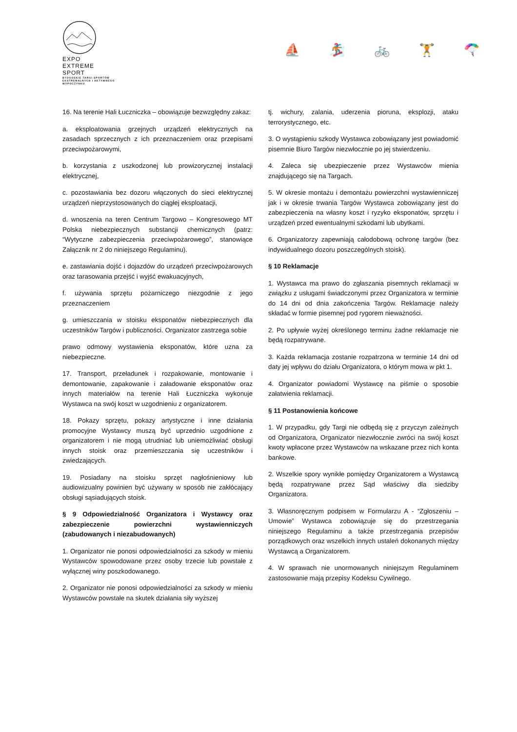EXPO
EXTREME
SPORT
BYDGOSKIE TARGI SPORTÓW
EKSTREMALNYCH I AKTYWNEGO
WYPOCZYNKU
⛵ 🏂 🚲 🏋 🪂
16. Na terenie Hali Łuczniczka – obowiązuje bezwzględny zakaz:
a. eksploatowania grzejnych urządzeń elektrycznych na zasadach sprzecznych z ich przeznaczeniem oraz przepisami przeciwpożarowymi,
b. korzystania z uszkodzonej lub prowizorycznej instalacji elektrycznej,
c. pozostawiania bez dozoru włączonych do sieci elektrycznej urządzeń nieprzystosowanych do ciągłej eksploatacji,
d. wnoszenia na teren Centrum Targowo – Kongresowego MT Polska niebezpiecznych substancji chemicznych (patrz: “Wytyczne zabezpieczenia przeciwpożarowego”, stanowiące Załącznik nr 2 do niniejszego Regulaminu).
e. zastawiania dojść i dojazdów do urządzeń przeciwpożarowych oraz tarasowania przejść i wyjść ewakuacyjnych,
f. używania sprzętu pożarniczego niezgodnie z jego przeznaczeniem
g. umieszczania w stoisku eksponatów niebezpiecznych dla uczestników Targów i publiczności. Organizator zastrzega sobie
prawo odmowy wystawienia eksponatów, które uzna za niebezpieczne.
17. Transport, przeładunek i rozpakowanie, montowanie i demontowanie, zapakowanie i załadowanie eksponatów oraz innych materiałów na terenie Hali Łuczniczka wykonuje Wystawca na swój koszt w uzgodnieniu z organizatorem.
18. Pokazy sprzętu, pokazy artystyczne i inne działania promocyjne Wystawcy muszą być uprzednio uzgodnione z organizatorem i nie mogą utrudniać lub uniemożliwiać obsługi innych stoisk oraz przemieszczania się uczestników i zwiedzających.
19. Posiadany na stoisku sprzęt nagłośnieniowy lub audiowizualny powinien być używany w sposób nie zakłócający obsługi sąsiadujących stoisk.
§ 9 Odpowiedzialność Organizatora i Wystawcy oraz zabezpieczenie powierzchni wystawienniczych (zabudowanych i niezabudowanych)
1. Organizator nie ponosi odpowiedzialności za szkody w mieniu Wystawców spowodowane przez osoby trzecie lub powstałe z wyłącznej winy poszkodowanego.
2. Organizator nie ponosi odpowiedzialności za szkody w mieniu Wystawców powstałe na skutek działania siły wyższej
tj. wichury, zalania, uderzenia pioruna, eksplozji, ataku terrorystycznego, etc.
3. O wystąpieniu szkody Wystawca zobowiązany jest powiadomić pisemnie Biuro Targów niezwłocznie po jej stwierdzeniu.
4. Zaleca się ubezpieczenie przez Wystawców mienia znajdującego się na Targach.
5. W okresie montażu i demontażu powierzchni wystawienniczej jak i w okresie trwania Targów Wystawca zobowiązany jest do zabezpieczenia na własny koszt i ryzyko eksponatów, sprzętu i urządzeń przed ewentualnymi szkodami lub ubytkami.
6. Organizatorzy zapewniają całodobową ochronę targów (bez indywidualnego dozoru poszczególnych stoisk).
§ 10 Reklamacje
1. Wystawca ma prawo do zgłaszania pisemnych reklamacji w związku z usługami świadczonymi przez Organizatora w terminie do 14 dni od dnia zakończenia Targów. Reklamacje należy składać w formie pisemnej pod rygorem nieważności.
2. Po upływie wyżej określonego terminu żadne reklamacje nie będą rozpatrywane.
3. Każda reklamacja zostanie rozpatrzona w terminie 14 dni od daty jej wpływu do działu Organizatora, o którym mowa w pkt 1.
4. Organizator powiadomi Wystawcę na piśmie o sposobie załatwienia reklamacji.
§ 11 Postanowienia końcowe
1. W przypadku, gdy Targi nie odbędą się z przyczyn zależnych od Organizatora, Organizator niezwłocznie zwróci na swój koszt kwoty wpłacone przez Wystawców na wskazane przez nich konta bankowe.
2. Wszelkie spory wynikłe pomiędzy Organizatorem a Wystawcą będą rozpatrywane przez Sąd właściwy dla siedziby Organizatora.
3. Własnoręcznym podpisem w Formularzu A - “Zgłoszeniu – Umowie” Wystawca zobowiązuje się do przestrzegania niniejszego Regulaminu a także przestrzegania przepisów porządkowych oraz wszelkich innych ustaleń dokonanych między Wystawcą a Organizatorem.
4. W sprawach nie unormowanych niniejszym Regulaminem zastosowanie mają przepisy Kodeksu Cywilnego.